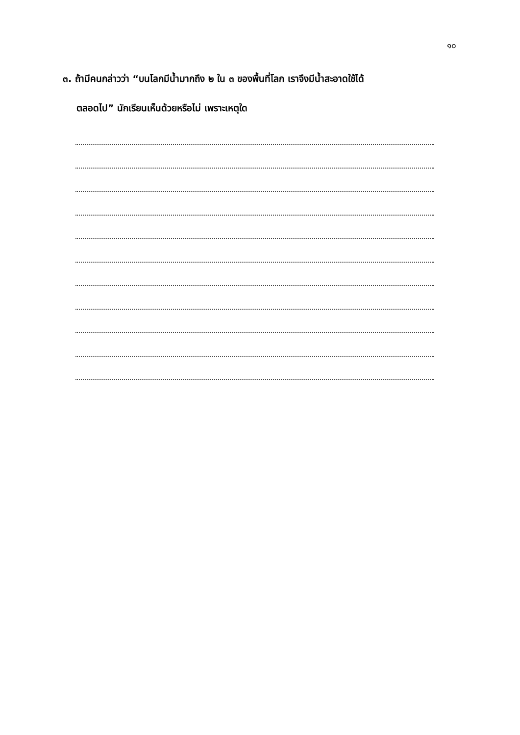๑๐
๓. ถ้ามีคนกล่าวว่า “บนโลกมีน้ำมากถึง ๒ ใน ๓ ของพื้นที่โลก เราจึงมีน้ำสะอาดใช้ได้
ตลอดไป” นักเรียนเห็นด้วยหรือไม่ เพราะเหตุใด